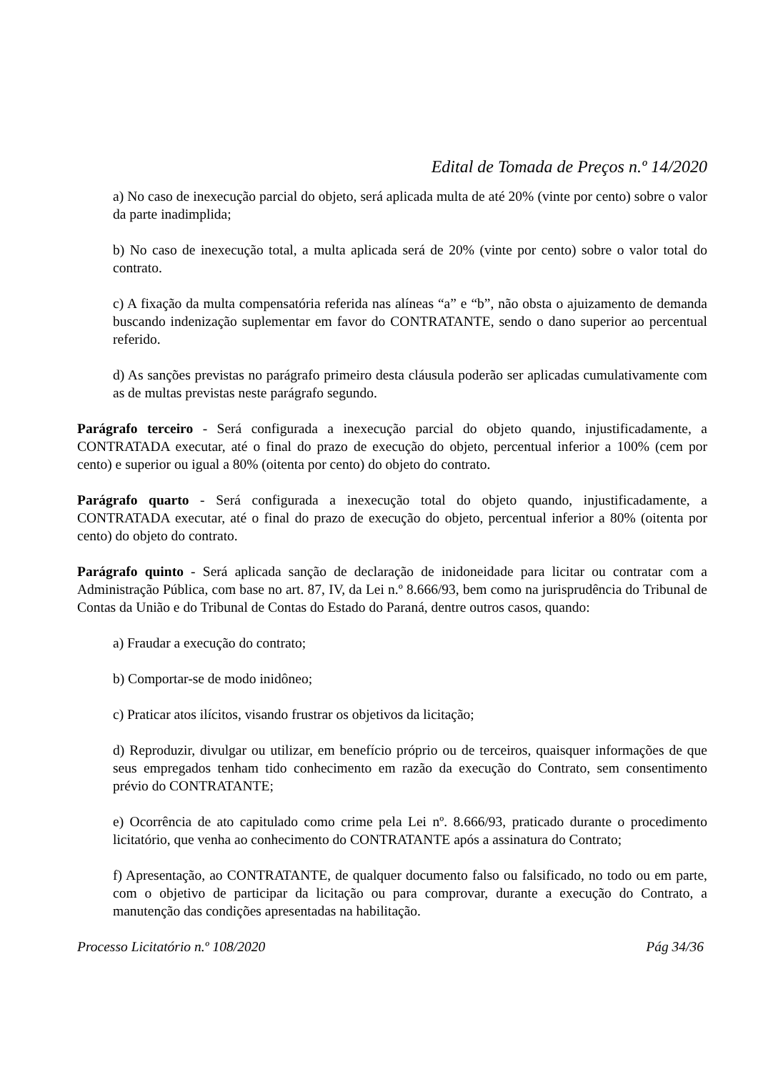Edital de Tomada de Preços n.º 14/2020
a) No caso de inexecução parcial do objeto, será aplicada multa de até 20% (vinte por cento) sobre o valor da parte inadimplida;
b) No caso de inexecução total, a multa aplicada será de 20% (vinte por cento) sobre o valor total do contrato.
c) A fixação da multa compensatória referida nas alíneas “a” e “b”, não obsta o ajuizamento de demanda buscando indenização suplementar em favor do CONTRATANTE, sendo o dano superior ao percentual referido.
d) As sanções previstas no parágrafo primeiro desta cláusula poderão ser aplicadas cumulativamente com as de multas previstas neste parágrafo segundo.
Parágrafo terceiro - Será configurada a inexecução parcial do objeto quando, injustificadamente, a CONTRATADA executar, até o final do prazo de execução do objeto, percentual inferior a 100% (cem por cento) e superior ou igual a 80% (oitenta por cento) do objeto do contrato.
Parágrafo quarto - Será configurada a inexecução total do objeto quando, injustificadamente, a CONTRATADA executar, até o final do prazo de execução do objeto, percentual inferior a 80% (oitenta por cento) do objeto do contrato.
Parágrafo quinto - Será aplicada sanção de declaração de inidoneidade para licitar ou contratar com a Administração Pública, com base no art. 87, IV, da Lei n.º 8.666/93, bem como na jurisprudência do Tribunal de Contas da União e do Tribunal de Contas do Estado do Paraná, dentre outros casos, quando:
a) Fraudar a execução do contrato;
b) Comportar-se de modo inidôneo;
c) Praticar atos ilícitos, visando frustrar os objetivos da licitação;
d) Reproduzir, divulgar ou utilizar, em benefício próprio ou de terceiros, quaisquer informações de que seus empregados tenham tido conhecimento em razão da execução do Contrato, sem consentimento prévio do CONTRATANTE;
e) Ocorrência de ato capitulado como crime pela Lei nº. 8.666/93, praticado durante o procedimento licitatório, que venha ao conhecimento do CONTRATANTE após a assinatura do Contrato;
f) Apresentação, ao CONTRATANTE, de qualquer documento falso ou falsificado, no todo ou em parte, com o objetivo de participar da licitação ou para comprovar, durante a execução do Contrato, a manutenção das condições apresentadas na habilitação.
Processo Licitatório n.º 108/2020 Pág 34/36